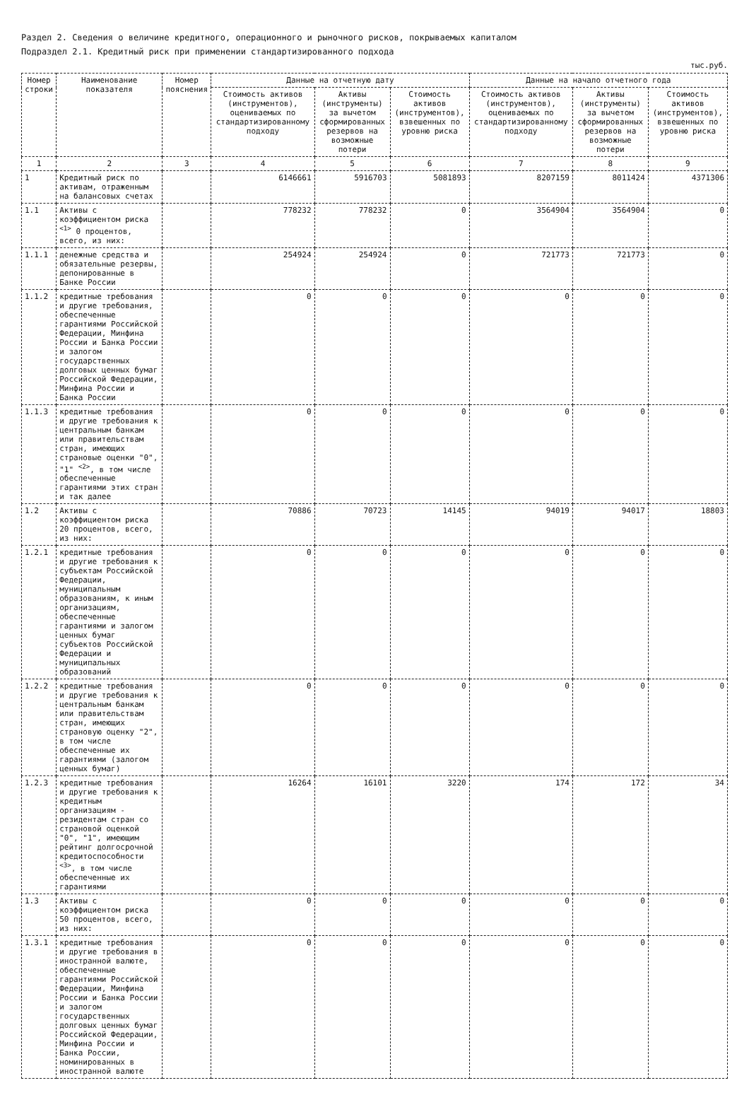Раздел 2. Сведения о величине кредитного, операционного и рыночного рисков, покрываемых капиталом
Подраздел 2.1. Кредитный риск при применении стандартизированного подхода
тыс.руб.
| Номер строки | Наименование показателя | Номер пояснения | Данные на отчетную дату | | | Данные на начало отчетного года | | |
| --- | --- | --- | --- | --- | --- | --- | --- | --- |
| | | | Стоимость активов (инструментов), оцениваемых по стандартизированному подходу | Активы (инструменты) за вычетом сформированных резервов на возможные потери | Стоимость активов (инструментов), взвешенных по уровню риска | Стоимость активов (инструментов), оцениваемых по стандартизированному подходу | Активы (инструменты) за вычетом сформированных резервов на возможные потери | Стоимость активов (инструментов), взвешенных по уровню риска |
| 1 | 2 | 3 | 4 | 5 | 6 | 7 | 8 | 9 |
| 1 | Кредитный риск по активам, отраженным на балансовых счетах | | 6146661 | 5916703 | 5081893 | 8207159 | 8011424 | 4371306 |
| 1.1 | Активы с коэффициентом риска <sup><1></sup> 0 процентов, всего, из них: | | 778232 | 778232 | 0 | 3564904 | 3564904 | 0 |
| 1.1.1 | денежные средства и обязательные резервы, депонированные в Банке России | | 254924 | 254924 | 0 | 721773 | 721773 | 0 |
| 1.1.2 | кредитные требования и другие требования, обеспеченные гарантиями Российской Федерации, Минфина России и Банка России и залогом государственных долговых ценных бумаг Российской Федерации, Минфина России и Банка России | | 0 | 0 | 0 | 0 | 0 | 0 |
| 1.1.3 | кредитные требования и другие требования к центральным банкам или правительствам стран, имеющих страновые оценки "0", "1" <sup><2></sup>, в том числе обеспеченные гарантиями этих стран и так далее | | 0 | 0 | 0 | 0 | 0 | 0 |
| 1.2 | Активы с коэффициентом риска 20 процентов, всего, из них: | | 70886 | 70723 | 14145 | 94019 | 94017 | 18803 |
| 1.2.1 | кредитные требования и другие требования к субъектам Российской Федерации, муниципальным образованиям, к иным организациям, обеспеченные гарантиями и залогом ценных бумаг субъектов Российской Федерации и муниципальных образований | | 0 | 0 | 0 | 0 | 0 | 0 |
| 1.2.2 | кредитные требования и другие требования к центральным банкам или правительствам стран, имеющих страновую оценку "2", в том числе обеспеченные их гарантиями (залогом ценных бумаг) | | 0 | 0 | 0 | 0 | 0 | 0 |
| 1.2.3 | кредитные требования и другие требования к кредитным организациям - резидентам стран со страновой оценкой "0", "1", имеющим рейтинг долгосрочной кредитоспособности <sup><3></sup>, в том числе обеспеченные их гарантиями | | 16264 | 16101 | 3220 | 174 | 172 | 34 |
| 1.3 | Активы с коэффициентом риска 50 процентов, всего, из них: | | 0 | 0 | 0 | 0 | 0 | 0 |
| 1.3.1 | кредитные требования и другие требования в иностранной валюте, обеспеченные гарантиями Российской Федерации, Минфина России и Банка России и залогом государственных долговых ценных бумаг Российской Федерации, Минфина России и Банка России, номинированных в иностранной валюте | | 0 | 0 | 0 | 0 | 0 | 0 |